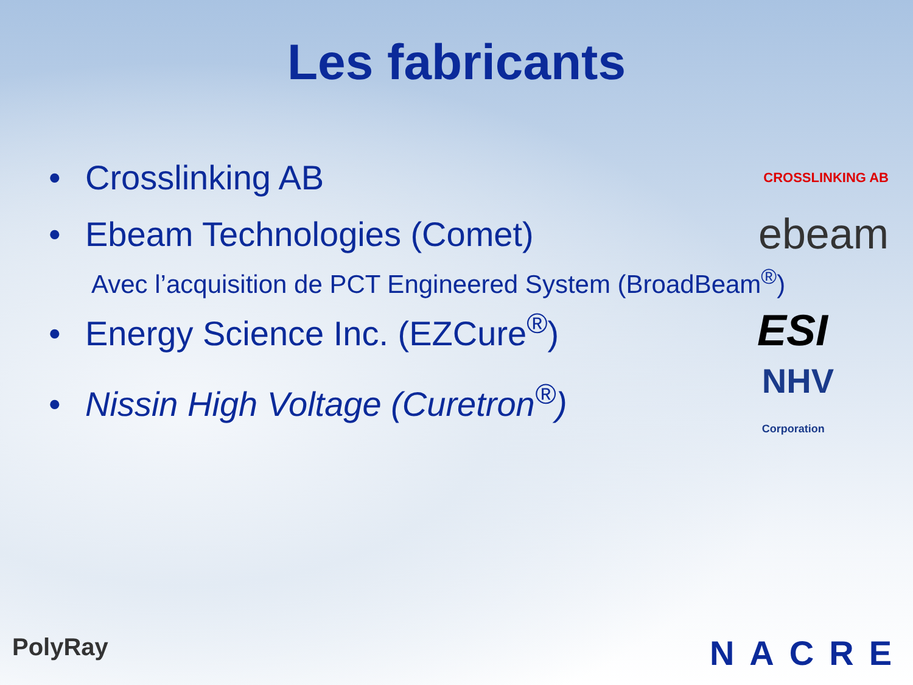Les fabricants
• Crosslinking AB CROSSLINKING AB
• Ebeam Technologies (Comet) ebeam
Avec l’acquisition de PCT Engineered System (BroadBeam<sup>®</sup>)
• Energy Science Inc. (EZCure<sup>®</sup>) ESI
• Nissin High Voltage (Curetron<sup>®</sup>) NHV
Corporation
PolyRay NACRE